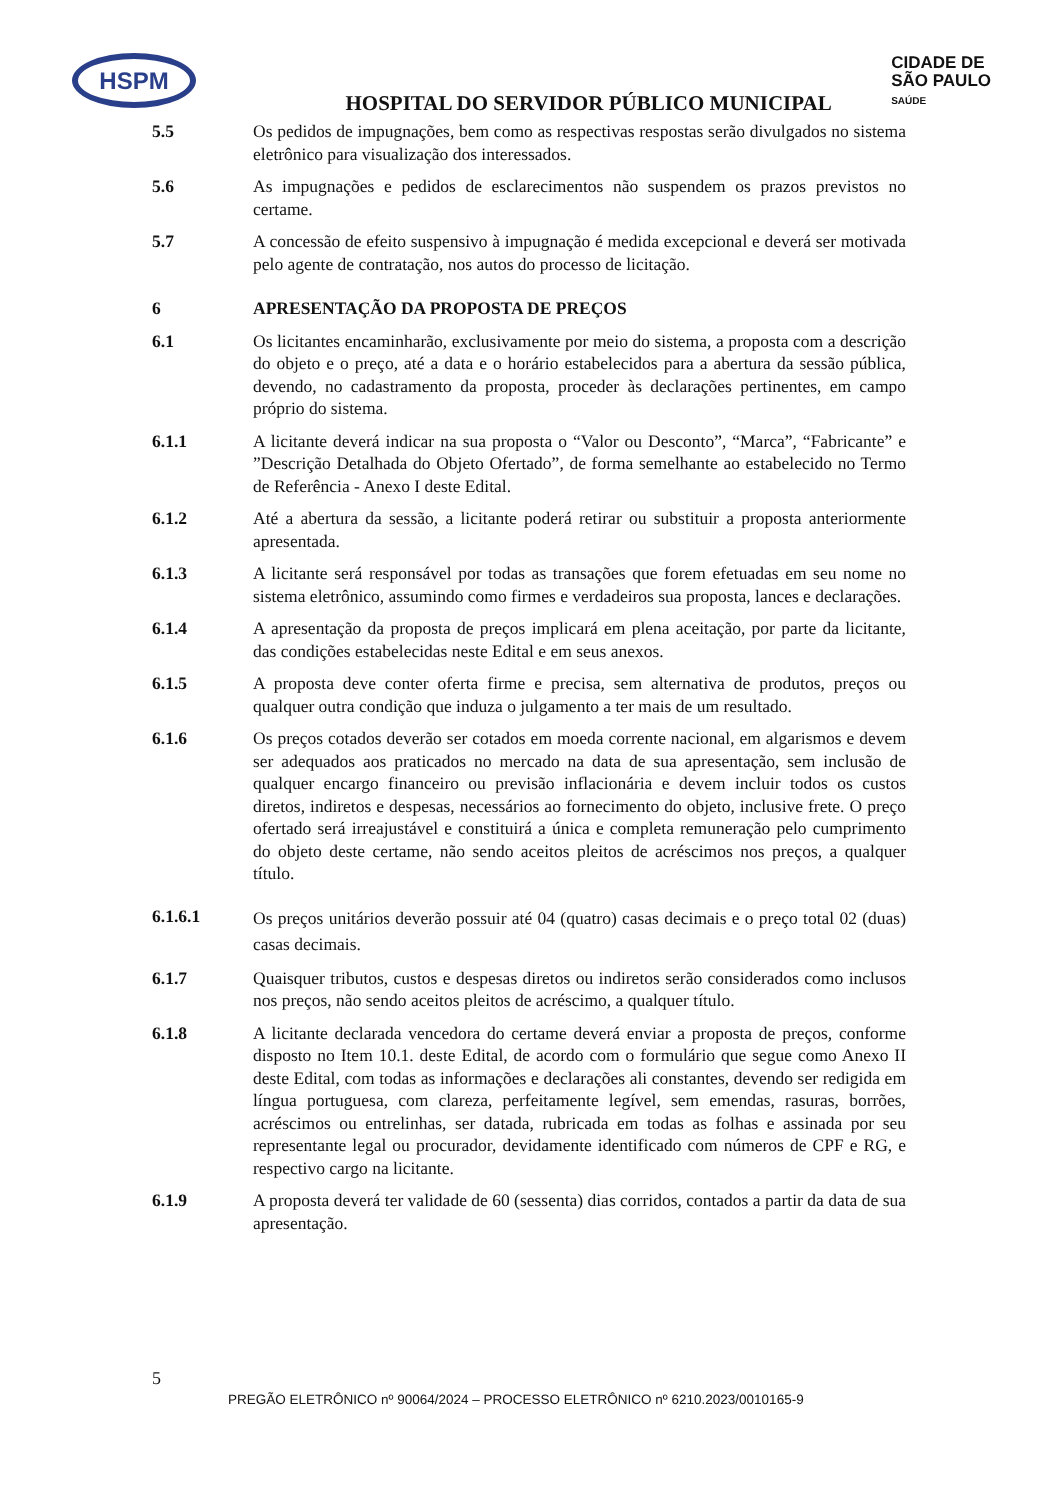HSPM
HOSPITAL DO SERVIDOR PÚBLICO MUNICIPAL
CIDADE DE
SÃO PAULO
SAÚDE
5.5 Os pedidos de impugnações, bem como as respectivas respostas serão divulgados no sistema eletrônico para visualização dos interessados.
5.6 As impugnações e pedidos de esclarecimentos não suspendem os prazos previstos no certame.
5.7 A concessão de efeito suspensivo à impugnação é medida excepcional e deverá ser motivada pelo agente de contratação, nos autos do processo de licitação.
6 APRESENTAÇÃO DA PROPOSTA DE PREÇOS
6.1 Os licitantes encaminharão, exclusivamente por meio do sistema, a proposta com a descrição do objeto e o preço, até a data e o horário estabelecidos para a abertura da sessão pública, devendo, no cadastramento da proposta, proceder às declarações pertinentes, em campo próprio do sistema.
6.1.1 A licitante deverá indicar na sua proposta o “Valor ou Desconto”, “Marca”, “Fabricante” e ”Descrição Detalhada do Objeto Ofertado”, de forma semelhante ao estabelecido no Termo de Referência - Anexo I deste Edital.
6.1.2 Até a abertura da sessão, a licitante poderá retirar ou substituir a proposta anteriormente apresentada.
6.1.3 A licitante será responsável por todas as transações que forem efetuadas em seu nome no sistema eletrônico, assumindo como firmes e verdadeiros sua proposta, lances e declarações.
6.1.4 A apresentação da proposta de preços implicará em plena aceitação, por parte da licitante, das condições estabelecidas neste Edital e em seus anexos.
6.1.5 A proposta deve conter oferta firme e precisa, sem alternativa de produtos, preços ou qualquer outra condição que induza o julgamento a ter mais de um resultado.
6.1.6 Os preços cotados deverão ser cotados em moeda corrente nacional, em algarismos e devem ser adequados aos praticados no mercado na data de sua apresentação, sem inclusão de qualquer encargo financeiro ou previsão inflacionária e devem incluir todos os custos diretos, indiretos e despesas, necessários ao fornecimento do objeto, inclusive frete. O preço ofertado será irreajustável e constituirá a única e completa remuneração pelo cumprimento do objeto deste certame, não sendo aceitos pleitos de acréscimos nos preços, a qualquer título.
6.1.6.1
Os preços unitários deverão possuir até 04 (quatro) casas decimais e o preço total 02 (duas) casas decimais.
6.1.7 Quaisquer tributos, custos e despesas diretos ou indiretos serão considerados como inclusos nos preços, não sendo aceitos pleitos de acréscimo, a qualquer título.
6.1.8 A licitante declarada vencedora do certame deverá enviar a proposta de preços, conforme disposto no Item 10.1. deste Edital, de acordo com o formulário que segue como Anexo II deste Edital, com todas as informações e declarações ali constantes, devendo ser redigida em língua portuguesa, com clareza, perfeitamente legível, sem emendas, rasuras, borrões, acréscimos ou entrelinhas, ser datada, rubricada em todas as folhas e assinada por seu representante legal ou procurador, devidamente identificado com números de CPF e RG, e respectivo cargo na licitante.
6.1.9 A proposta deverá ter validade de 60 (sessenta) dias corridos, contados a partir da data de sua apresentação.
5
PREGÃO ELETRÔNICO nº 90064/2024 – PROCESSO ELETRÔNICO nº 6210.2023/0010165-9